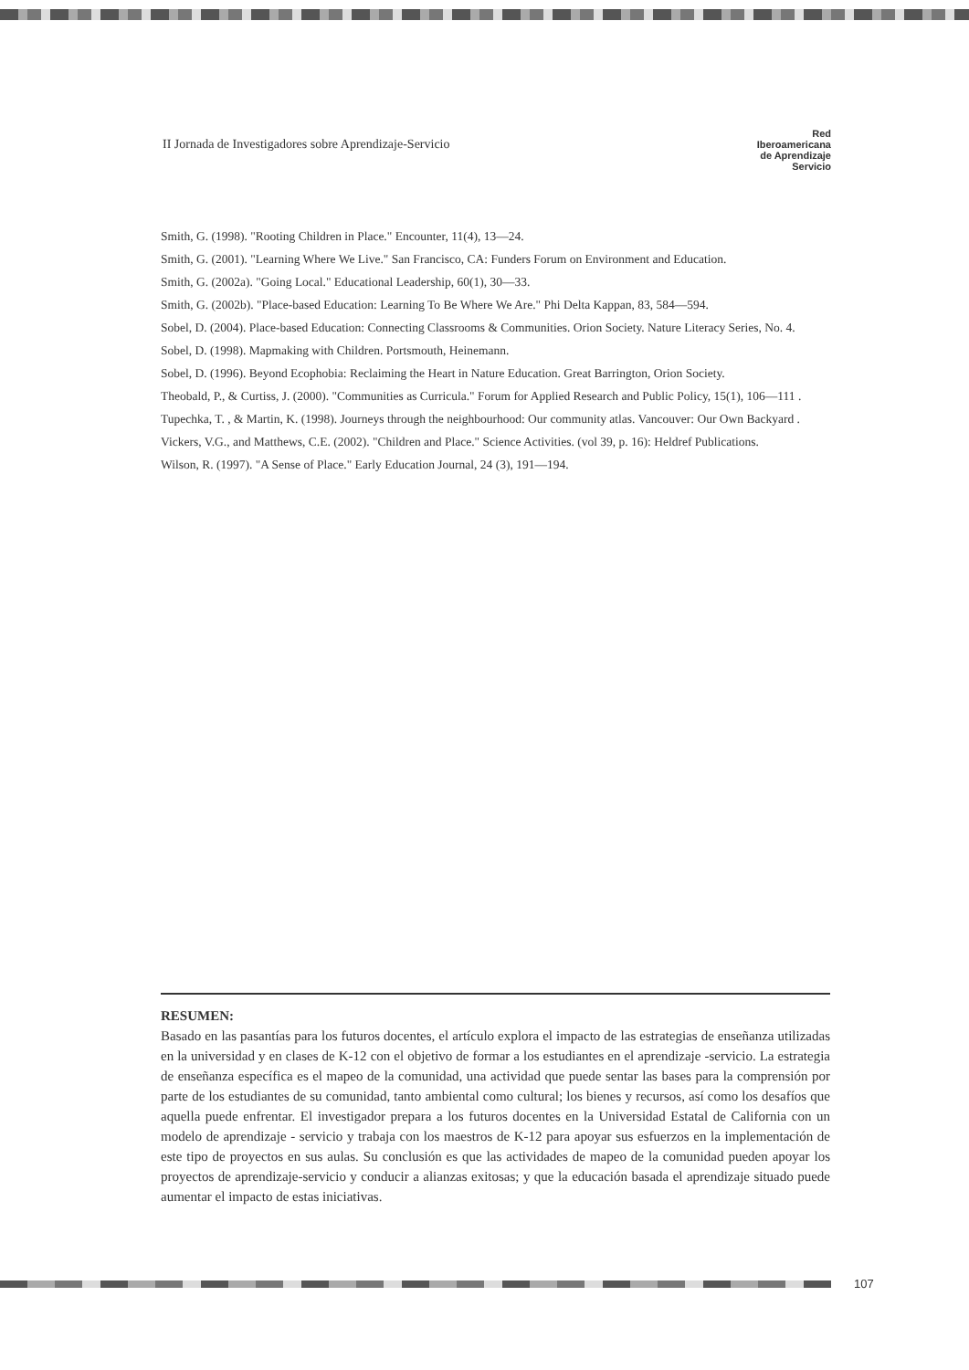II Jornada de Investigadores sobre Aprendizaje-Servicio
Red Iberoamericana
de Aprendizaje Servicio
Smith, G. (1998). "Rooting Children in Place." Encounter, 11(4), 13—24.
Smith, G. (2001). "Learning Where We Live." San Francisco, CA: Funders Forum on Environment and Education.
Smith, G. (2002a). "Going Local." Educational Leadership, 60(1), 30—33.
Smith, G. (2002b). "Place-based Education: Learning To Be Where We Are." Phi Delta Kappan, 83, 584—594.
Sobel, D. (2004). Place-based Education: Connecting Classrooms & Communities. Orion Society. Nature Literacy Series, No. 4.
Sobel, D. (1998). Mapmaking with Children. Portsmouth, Heinemann.
Sobel, D. (1996). Beyond Ecophobia: Reclaiming the Heart in Nature Education. Great Barrington, Orion Society.
Theobald, P., & Curtiss, J. (2000). "Communities as Curricula." Forum for Applied Research and Public Policy, 15(1), 106—111 .
Tupechka, T. , & Martin, K. (1998). Journeys through the neighbourhood: Our community atlas. Vancouver: Our Own Backyard .
Vickers, V.G., and Matthews, C.E. (2002). "Children and Place." Science Activities. (vol 39, p. 16): Heldref Publications.
Wilson, R. (1997). "A Sense of Place." Early Education Journal, 24 (3), 191—194.
RESUMEN:
Basado en las pasantías para los futuros docentes, el artículo explora el impacto de las estrategias de enseñanza utilizadas en la universidad y en clases de K-12 con el objetivo de formar a los estudiantes en el aprendizaje -servicio. La estrategia de enseñanza específica es el mapeo de la comunidad, una actividad que puede sentar las bases para la comprensión por parte de los estudiantes de su comunidad, tanto ambiental como cultural; los bienes y recursos, así como los desafíos que aquella puede enfrentar. El investigador prepara a los futuros docentes en la Universidad Estatal de California con un modelo de aprendizaje - servicio y trabaja con los maestros de K-12 para apoyar sus esfuerzos en la implementación de este tipo de proyectos en sus aulas. Su conclusión es que las actividades de mapeo de la comunidad pueden apoyar los proyectos de aprendizaje-servicio y conducir a alianzas exitosas; y que la educación basada el aprendizaje situado puede aumentar el impacto de estas iniciativas.
107